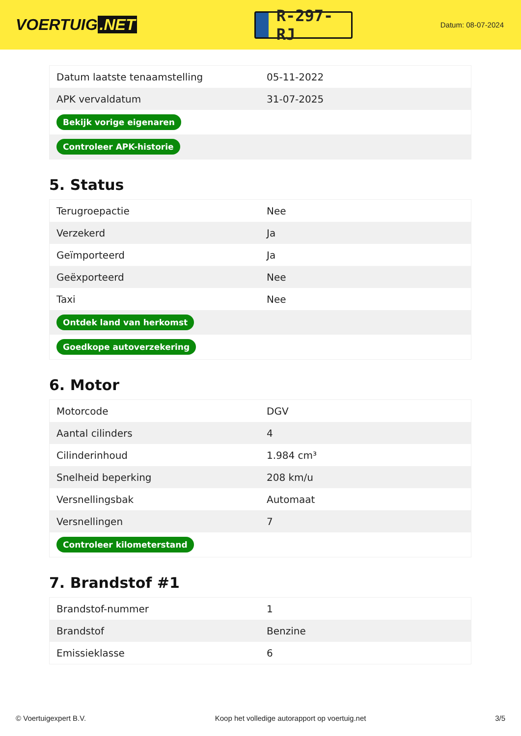VOERTUIG.NET
R-297-RJ
Datum: 08-07-2024
| Datum laatste tenaamstelling | 05-11-2022 |
| APK vervaldatum | 31-07-2025 |
| Bekijk vorige eigenaren | |
| Controleer APK-historie | |
5. Status
| Terugroepactie | Nee |
| Verzekerd | Ja |
| Geïmporteerd | Ja |
| Geëxporteerd | Nee |
| Taxi | Nee |
| Ontdek land van herkomst | |
| Goedkope autoverzekering | |
6. Motor
| Motorcode | DGV |
| Aantal cilinders | 4 |
| Cilinderinhoud | 1.984 cm³ |
| Snelheid beperking | 208 km/u |
| Versnellingsbak | Automaat |
| Versnellingen | 7 |
| Controleer kilometerstand | |
7. Brandstof #1
| Brandstof-nummer | 1 |
| Brandstof | Benzine |
| Emissieklasse | 6 |
© Voertuigexpert B.V. Koop het volledige autorapport op voertuig.net 3/5